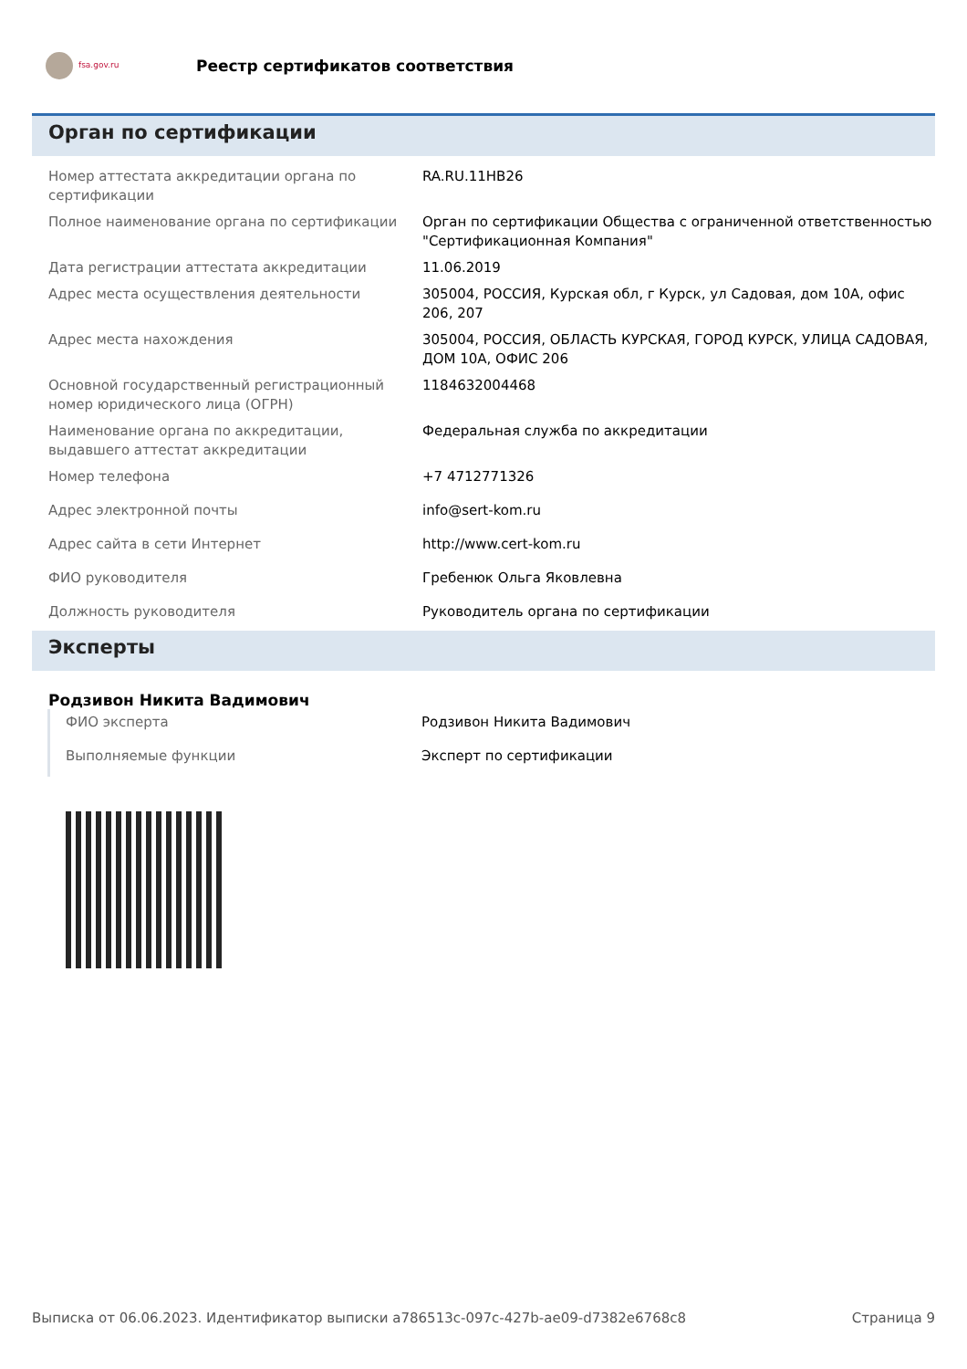fsa.gov.ru
Реестр сертификатов соответствия
Орган по сертификации
| Номер аттестата аккредитации органа по сертификации | RA.RU.11НВ26 |
| Полное наименование органа по сертификации | Орган по сертификации Общества с ограниченной ответственностью "Сертификационная Компания" |
| Дата регистрации аттестата аккредитации | 11.06.2019 |
| Адрес места осуществления деятельности | 305004, РОССИЯ, Курская обл, г Курск, ул Садовая, дом 10А, офис 206, 207 |
| Адрес места нахождения | 305004, РОССИЯ, ОБЛАСТЬ КУРСКАЯ, ГОРОД КУРСК, УЛИЦА САДОВАЯ, ДОМ 10А, ОФИС 206 |
| Основной государственный регистрационный номер юридического лица (ОГРН) | 1184632004468 |
| Наименование органа по аккредитации, выдавшего аттестат аккредитации | Федеральная служба по аккредитации |
| Номер телефона | +7 4712771326 |
| Адрес электронной почты | info@sert-kom.ru |
| Адрес сайта в сети Интернет | http://www.cert-kom.ru |
| ФИО руководителя | Гребенюк Ольга Яковлевна |
| Должность руководителя | Руководитель органа по сертификации |
Эксперты
Родзивон Никита Вадимович
| ФИО эксперта | Родзивон Никита Вадимович |
| Выполняемые функции | Эксперт по сертификации |
Выписка от 06.06.2023. Идентификатор выписки a786513c-097c-427b-ae09-d7382e6768c8 Страница 9